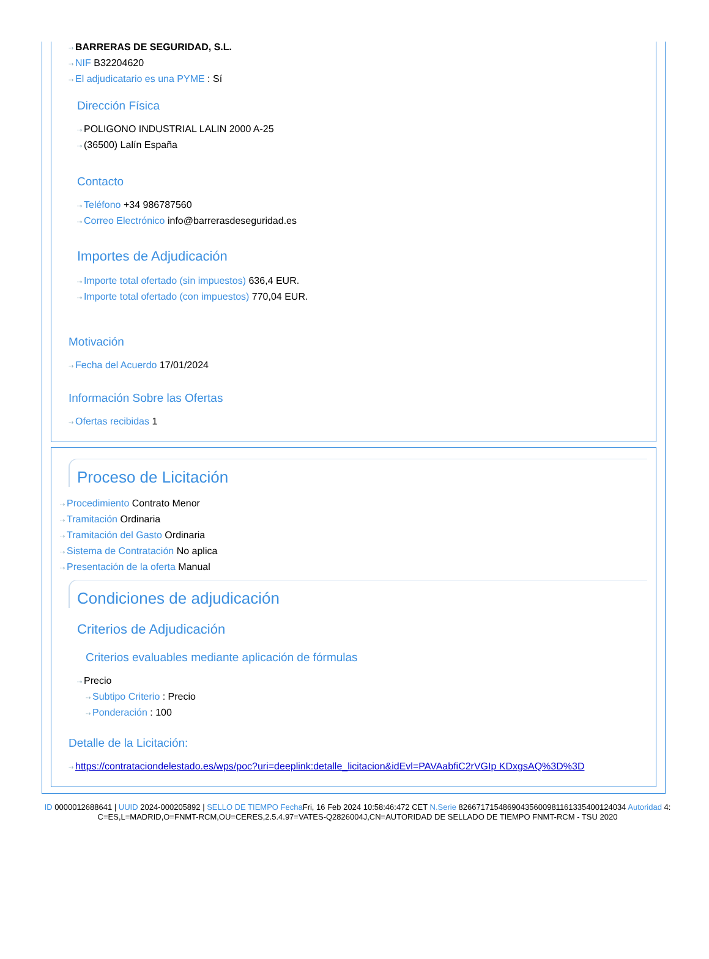⇢ BARRERAS DE SEGURIDAD, S.L.
⇢ NIF B32204620
⇢ El adjudicatario es una PYME : Sí
Dirección Física
⇢ POLIGONO INDUSTRIAL LALIN 2000 A-25
⇢ (36500) Lalín España
Contacto
⇢ Teléfono +34 986787560
⇢ Correo Electrónico info@barrerasdeseguridad.es
Importes de Adjudicación
⇢ Importe total ofertado (sin impuestos) 636,4 EUR.
⇢ Importe total ofertado (con impuestos) 770,04 EUR.
Motivación
⇢ Fecha del Acuerdo 17/01/2024
Información Sobre las Ofertas
⇢ Ofertas recibidas 1
Proceso de Licitación
⇢ Procedimiento Contrato Menor
⇢ Tramitación Ordinaria
⇢ Tramitación del Gasto Ordinaria
⇢ Sistema de Contratación No aplica
⇢ Presentación de la oferta Manual
Condiciones de adjudicación
Criterios de Adjudicación
Criterios evaluables mediante aplicación de fórmulas
⇢ Precio
⇢ Subtipo Criterio : Precio
⇢ Ponderación : 100
Detalle de la Licitación:
⇢ https://contrataciondelestado.es/wps/poc?uri=deeplink:detalle_licitacion&idEvl=PAVAabfiC2rVGIp KDxgsAQ%3D%3D
ID 0000012688641 | UUID 2024-000205892 | SELLO DE TIEMPO Fecha Fri, 16 Feb 2024 10:58:46:472 CET N.Serie 82667171548690435600981161335400124034 Autoridad 4: C=ES,L=MADRID,O=FNMT-RCM,OU=CERES,2.5.4.97=VATES-Q2826004J,CN=AUTORIDAD DE SELLADO DE TIEMPO FNMT-RCM - TSU 2020